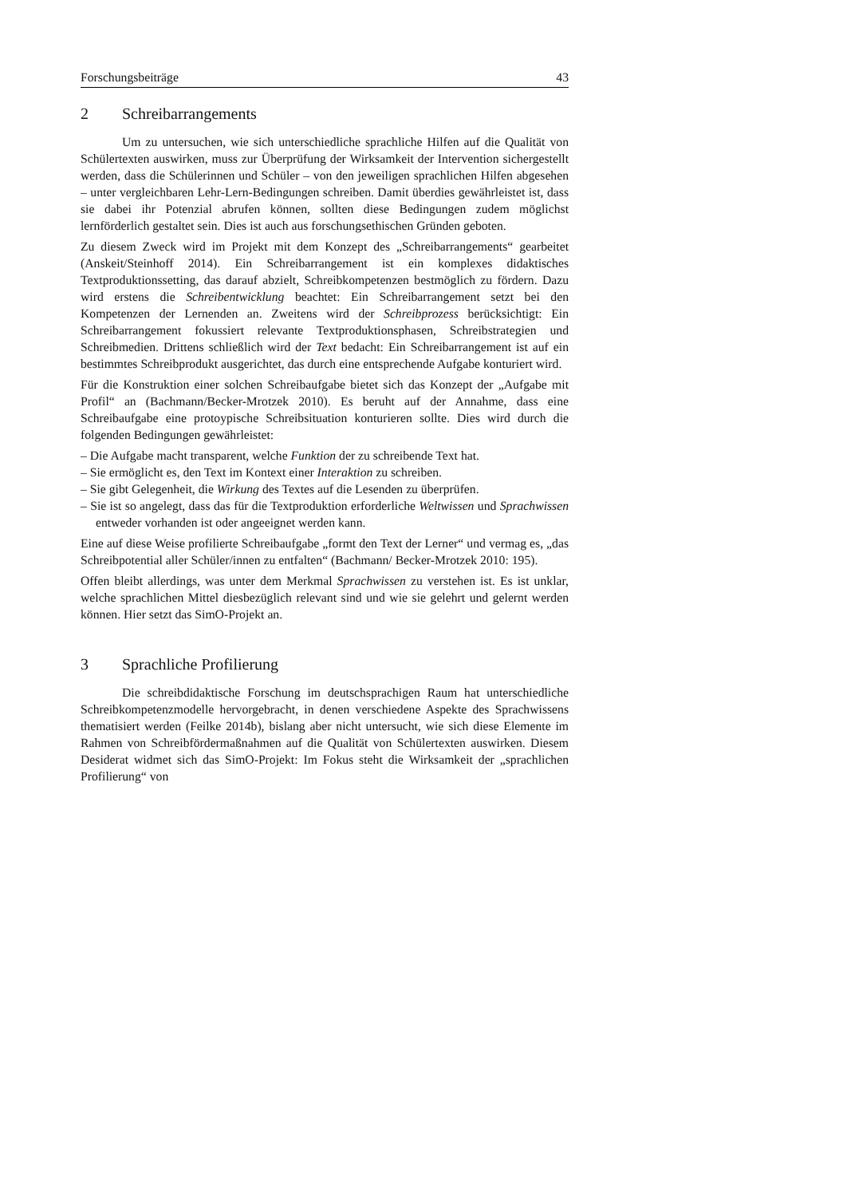Forschungsbeiträge 43
2 Schreibarrangements
Um zu untersuchen, wie sich unterschiedliche sprachliche Hilfen auf die Qualität von Schülertexten auswirken, muss zur Überprüfung der Wirksamkeit der Intervention sichergestellt werden, dass die Schülerinnen und Schüler – von den jeweiligen sprachlichen Hilfen abgesehen – unter vergleichbaren Lehr-Lern-Bedingungen schreiben. Damit überdies gewährleistet ist, dass sie dabei ihr Potenzial abrufen können, sollten diese Bedingungen zudem möglichst lernförderlich gestaltet sein. Dies ist auch aus forschungsethischen Gründen geboten.
Zu diesem Zweck wird im Projekt mit dem Konzept des „Schreibarrangements“ gearbeitet (Anskeit/Steinhoff 2014). Ein Schreibarrangement ist ein komplexes didaktisches Textproduktionssetting, das darauf abzielt, Schreibkompetenzen bestmöglich zu fördern. Dazu wird erstens die Schreibentwicklung beachtet: Ein Schreibarrangement setzt bei den Kompetenzen der Lernenden an. Zweitens wird der Schreibprozess berücksichtigt: Ein Schreibarrangement fokussiert relevante Textproduktionsphasen, Schreibstrategien und Schreibmedien. Drittens schließlich wird der Text bedacht: Ein Schreibarrangement ist auf ein bestimmtes Schreibprodukt ausgerichtet, das durch eine entsprechende Aufgabe konturiert wird.
Für die Konstruktion einer solchen Schreibaufgabe bietet sich das Konzept der „Aufgabe mit Profil“ an (Bachmann/Becker-Mrotzek 2010). Es beruht auf der Annahme, dass eine Schreibaufgabe eine protoypische Schreibsituation konturieren sollte. Dies wird durch die folgenden Bedingungen gewährleistet:
– Die Aufgabe macht transparent, welche Funktion der zu schreibende Text hat.
– Sie ermöglicht es, den Text im Kontext einer Interaktion zu schreiben.
– Sie gibt Gelegenheit, die Wirkung des Textes auf die Lesenden zu überprüfen.
– Sie ist so angelegt, dass das für die Textproduktion erforderliche Weltwissen und Sprachwissen entweder vorhanden ist oder angeeignet werden kann.
Eine auf diese Weise profilierte Schreibaufgabe „formt den Text der Lerner“ und vermag es, „das Schreibpotential aller Schüler/innen zu entfalten“ (Bachmann/ Becker-Mrotzek 2010: 195).
Offen bleibt allerdings, was unter dem Merkmal Sprachwissen zu verstehen ist. Es ist unklar, welche sprachlichen Mittel diesbezüglich relevant sind und wie sie gelehrt und gelernt werden können. Hier setzt das SimO-Projekt an.
3 Sprachliche Profilierung
Die schreibdidaktische Forschung im deutschsprachigen Raum hat unterschiedliche Schreibkompetenzmodelle hervorgebracht, in denen verschiedene Aspekte des Sprachwissens thematisiert werden (Feilke 2014b), bislang aber nicht untersucht, wie sich diese Elemente im Rahmen von Schreibfördermaßnahmen auf die Qualität von Schülertexten auswirken. Diesem Desiderat widmet sich das SimO-Projekt: Im Fokus steht die Wirksamkeit der „sprachlichen Profilierung“ von